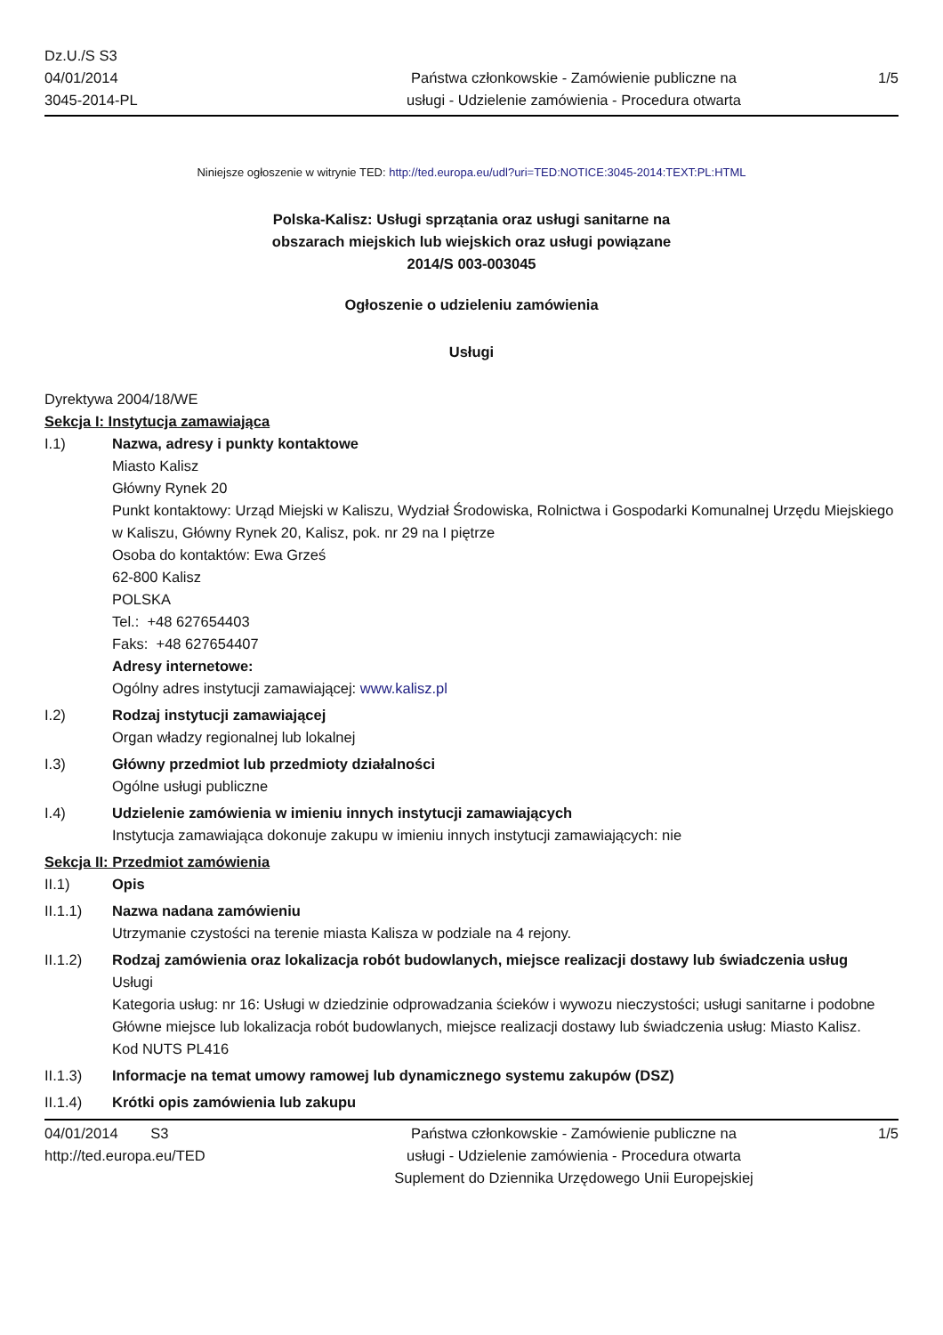Dz.U./S S3
04/01/2014
3045-2014-PL
Państwa członkowskie - Zamówienie publiczne na
usługi - Udzielenie zamówienia - Procedura otwarta
1/5
Niniejsze ogłoszenie w witrynie TED: http://ted.europa.eu/udl?uri=TED:NOTICE:3045-2014:TEXT:PL:HTML
Polska-Kalisz: Usługi sprzątania oraz usługi sanitarne na
obszarach miejskich lub wiejskich oraz usługi powiązane
2014/S 003-003045
Ogłoszenie o udzieleniu zamówienia
Usługi
Dyrektywa 2004/18/WE
Sekcja I: Instytucja zamawiająca
I.1) Nazwa, adresy i punkty kontaktowe
Miasto Kalisz
Główny Rynek 20
Punkt kontaktowy: Urząd Miejski w Kaliszu, Wydział Środowiska, Rolnictwa i Gospodarki Komunalnej Urzędu Miejskiego w Kaliszu, Główny Rynek 20, Kalisz, pok. nr 29 na I piętrze
Osoba do kontaktów: Ewa Grześ
62-800 Kalisz
POLSKA
Tel.: +48 627654403
Faks: +48 627654407
Adresy internetowe:
Ogólny adres instytucji zamawiającej: www.kalisz.pl
I.2) Rodzaj instytucji zamawiającej
Organ władzy regionalnej lub lokalnej
I.3) Główny przedmiot lub przedmioty działalności
Ogólne usługi publiczne
I.4) Udzielenie zamówienia w imieniu innych instytucji zamawiających
Instytucja zamawiająca dokonuje zakupu w imieniu innych instytucji zamawiających: nie
Sekcja II: Przedmiot zamówienia
II.1) Opis
II.1.1) Nazwa nadana zamówieniu
Utrzymanie czystości na terenie miasta Kalisza w podziale na 4 rejony.
II.1.2) Rodzaj zamówienia oraz lokalizacja robót budowlanych, miejsce realizacji dostawy lub świadczenia usług
Usługi
Kategoria usług: nr 16: Usługi w dziedzinie odprowadzania ścieków i wywozu nieczystości; usługi sanitarne i podobne
Główne miejsce lub lokalizacja robót budowlanych, miejsce realizacji dostawy lub świadczenia usług: Miasto Kalisz.
Kod NUTS PL416
II.1.3) Informacje na temat umowy ramowej lub dynamicznego systemu zakupów (DSZ)
II.1.4) Krótki opis zamówienia lub zakupu
04/01/2014 S3
http://ted.europa.eu/TED
Państwa członkowskie - Zamówienie publiczne na
usługi - Udzielenie zamówienia - Procedura otwarta
Suplement do Dziennika Urzędowego Unii Europejskiej
1/5